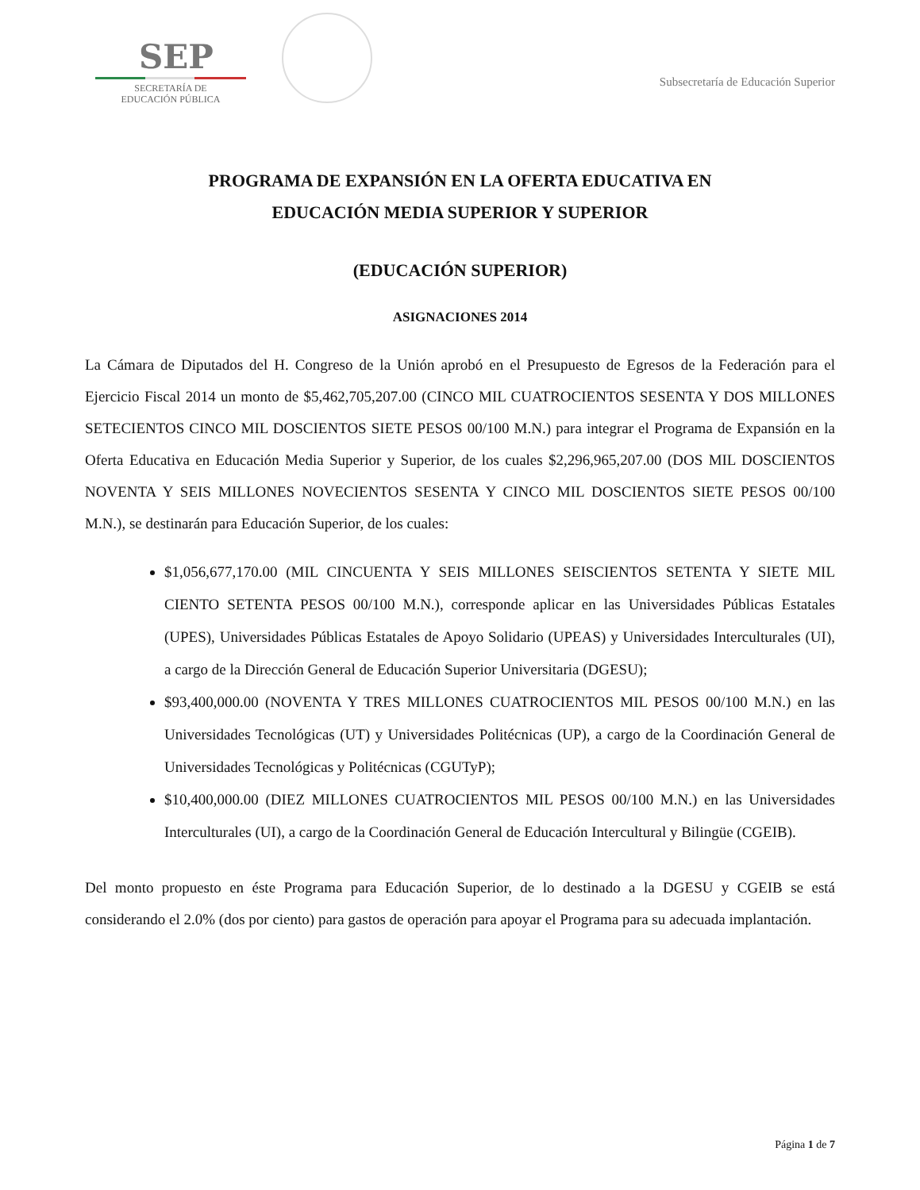SEP
SECRETARÍA DE
EDUCACIÓN PÚBLICA
Subsecretaría de Educación Superior
PROGRAMA DE EXPANSIÓN EN LA OFERTA EDUCATIVA EN
EDUCACIÓN MEDIA SUPERIOR Y SUPERIOR
(EDUCACIÓN SUPERIOR)
ASIGNACIONES 2014
La Cámara de Diputados del H. Congreso de la Unión aprobó en el Presupuesto de Egresos de la Federación para el Ejercicio Fiscal 2014 un monto de $5,462,705,207.00 (CINCO MIL CUATROCIENTOS SESENTA Y DOS MILLONES SETECIENTOS CINCO MIL DOSCIENTOS SIETE PESOS 00/100 M.N.) para integrar el Programa de Expansión en la Oferta Educativa en Educación Media Superior y Superior, de los cuales $2,296,965,207.00 (DOS MIL DOSCIENTOS NOVENTA Y SEIS MILLONES NOVECIENTOS SESENTA Y CINCO MIL DOSCIENTOS SIETE PESOS 00/100 M.N.), se destinarán para Educación Superior, de los cuales:
$1,056,677,170.00 (MIL CINCUENTA Y SEIS MILLONES SEISCIENTOS SETENTA Y SIETE MIL CIENTO SETENTA PESOS 00/100 M.N.), corresponde aplicar en las Universidades Públicas Estatales (UPES), Universidades Públicas Estatales de Apoyo Solidario (UPEAS) y Universidades Interculturales (UI), a cargo de la Dirección General de Educación Superior Universitaria (DGESU);
$93,400,000.00 (NOVENTA Y TRES MILLONES CUATROCIENTOS MIL PESOS 00/100 M.N.) en las Universidades Tecnológicas (UT) y Universidades Politécnicas (UP), a cargo de la Coordinación General de Universidades Tecnológicas y Politécnicas (CGUTyP);
$10,400,000.00 (DIEZ MILLONES CUATROCIENTOS MIL PESOS 00/100 M.N.) en las Universidades Interculturales (UI), a cargo de la Coordinación General de Educación Intercultural y Bilingüe (CGEIB).
Del monto propuesto en éste Programa para Educación Superior, de lo destinado a la DGESU y CGEIB se está considerando el 2.0% (dos por ciento) para gastos de operación para apoyar el Programa para su adecuada implantación.
Página 1 de 7